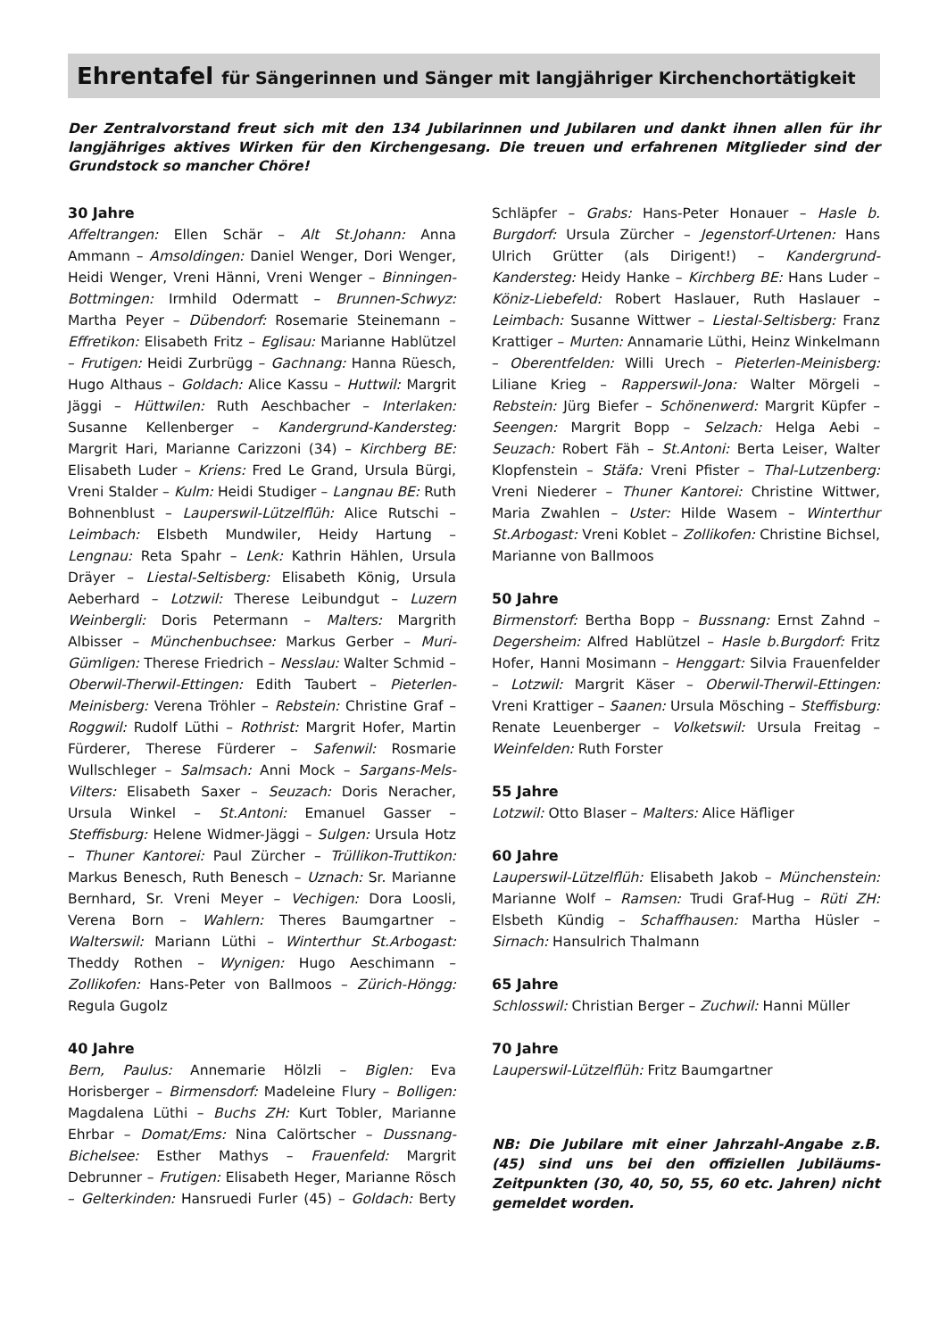Ehrentafel für Sängerinnen und Sänger mit langjähriger Kirchenchortätigkeit
Der Zentralvorstand freut sich mit den 134 Jubilarinnen und Jubilaren und dankt ihnen allen für ihr langjähriges aktives Wirken für den Kirchengesang. Die treuen und erfahrenen Mitglieder sind der Grundstock so mancher Chöre!
30 Jahre
Affeltrangen: Ellen Schär – Alt St.Johann: Anna Ammann – Amsoldingen: Daniel Wenger, Dori Wenger, Heidi Wenger, Vreni Hänni, Vreni Wenger – Binningen-Bottmingen: Irmhild Odermatt – Brunnen-Schwyz: Martha Peyer – Dübendorf: Rosemarie Steinemann – Effretikon: Elisabeth Fritz – Eglisau: Marianne Hablützel – Frutigen: Heidi Zurbrügg – Gachnang: Hanna Rüesch, Hugo Althaus – Goldach: Alice Kassu – Huttwil: Margrit Jäggi – Hüttwilen: Ruth Aeschbacher – Interlaken: Susanne Kellenberger – Kandergrund-Kandersteg: Margrit Hari, Marianne Carizzoni (34) – Kirchberg BE: Elisabeth Luder – Kriens: Fred Le Grand, Ursula Bürgi, Vreni Stalder – Kulm: Heidi Studiger – Langnau BE: Ruth Bohnenblust – Lauperswil-Lützelflüh: Alice Rutschi – Leimbach: Elsbeth Mundwiler, Heidy Hartung – Lengnau: Reta Spahr – Lenk: Kathrin Hählen, Ursula Dräyer – Liestal-Seltisberg: Elisabeth König, Ursula Aeberhard – Lotzwil: Therese Leibundgut – Luzern Weinbergli: Doris Petermann – Malters: Margrith Albisser – Münchenbuchsee: Markus Gerber – Muri-Gümligen: Therese Friedrich – Nesslau: Walter Schmid – Oberwil-Therwil-Ettingen: Edith Taubert – Pieterlen-Meinisberg: Verena Tröhler – Rebstein: Christine Graf – Roggwil: Rudolf Lüthi – Rothrist: Margrit Hofer, Martin Fürderer, Therese Fürderer – Safenwil: Rosmarie Wullschleger – Salmsach: Anni Mock – Sargans-Mels-Vilters: Elisabeth Saxer – Seuzach: Doris Neracher, Ursula Winkel – St.Antoni: Emanuel Gasser – Steffisburg: Helene Widmer-Jäggi – Sulgen: Ursula Hotz – Thuner Kantorei: Paul Zürcher – Trüllikon-Truttikon: Markus Benesch, Ruth Benesch – Uznach: Sr. Marianne Bernhard, Sr. Vreni Meyer – Vechigen: Dora Loosli, Verena Born – Wahlern: Theres Baumgartner – Walterswil: Mariann Lüthi – Winterthur St.Arbogast: Theddy Rothen – Wynigen: Hugo Aeschimann – Zollikofen: Hans-Peter von Ballmoos – Zürich-Höngg: Regula Gugolz
40 Jahre
Bern, Paulus: Annemarie Hölzli – Biglen: Eva Horisberger – Birmensdorf: Madeleine Flury – Bolligen: Magdalena Lüthi – Buchs ZH: Kurt Tobler, Marianne Ehrbar – Domat/Ems: Nina Calörtscher – Dussnang-Bichelsee: Esther Mathys – Frauenfeld: Margrit Debrunner – Frutigen: Elisabeth Heger, Marianne Rösch – Gelterkinden: Hansruedi Furler (45) – Goldach: Berty Schläpfer – Grabs: Hans-Peter Honauer – Hasle b. Burgdorf: Ursula Zürcher – Jegenstorf-Urtenen: Hans Ulrich Grütter (als Dirigent!) – Kandergrund-Kandersteg: Heidy Hanke – Kirchberg BE: Hans Luder – Köniz-Liebefeld: Robert Haslauer, Ruth Haslauer – Leimbach: Susanne Wittwer – Liestal-Seltisberg: Franz Krattiger – Murten: Annamarie Lüthi, Heinz Winkelmann – Oberentfelden: Willi Urech – Pieterlen-Meinisberg: Liliane Krieg – Rapperswil-Jona: Walter Mörgeli – Rebstein: Jürg Biefer – Schönenwerd: Margrit Küpfer – Seengen: Margrit Bopp – Selzach: Helga Aebi – Seuzach: Robert Fäh – St.Antoni: Berta Leiser, Walter Klopfenstein – Stäfa: Vreni Pfister – Thal-Lutzenberg: Vreni Niederer – Thuner Kantorei: Christine Wittwer, Maria Zwahlen – Uster: Hilde Wasem – Winterthur St.Arbogast: Vreni Koblet – Zollikofen: Christine Bichsel, Marianne von Ballmoos
50 Jahre
Birmenstorf: Bertha Bopp – Bussnang: Ernst Zahnd – Degersheim: Alfred Hablützel – Hasle b.Burgdorf: Fritz Hofer, Hanni Mosimann – Henggart: Silvia Frauenfelder – Lotzwil: Margrit Käser – Oberwil-Therwil-Ettingen: Vreni Krattiger – Saanen: Ursula Mösching – Steffisburg: Renate Leuenberger – Volketswil: Ursula Freitag – Weinfelden: Ruth Forster
55 Jahre
Lotzwil: Otto Blaser – Malters: Alice Häfliger
60 Jahre
Lauperswil-Lützelflüh: Elisabeth Jakob – Münchenstein: Marianne Wolf – Ramsen: Trudi Graf-Hug – Rüti ZH: Elsbeth Kündig – Schaffhausen: Martha Hüsler – Sirnach: Hansulrich Thalmann
65 Jahre
Schlosswil: Christian Berger – Zuchwil: Hanni Müller
70 Jahre
Lauperswil-Lützelflüh: Fritz Baumgartner
NB: Die Jubilare mit einer Jahrzahl-Angabe z.B. (45) sind uns bei den offiziellen Jubiläums-Zeitpunkten (30, 40, 50, 55, 60 etc. Jahren) nicht gemeldet worden.